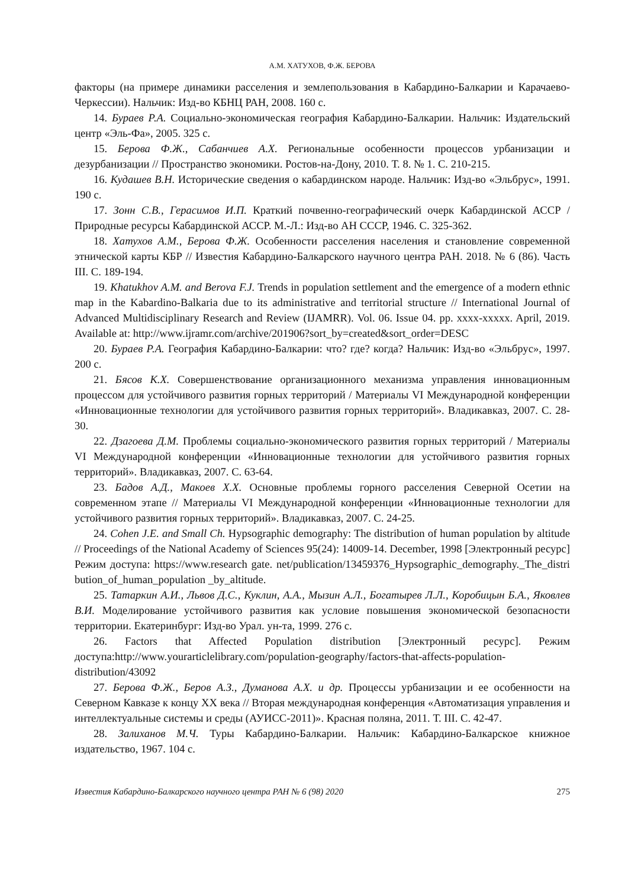А.М. ХАТУХОВ, Ф.Ж. БЕРОВА
факторы (на примере динамики расселения и землепользования в Кабардино-Балкарии и Карачаево-Черкессии). Нальчик: Изд-во КБНЦ РАН, 2008. 160 с.
14. Бураев Р.А. Социально-экономическая география Кабардино-Балкарии. Нальчик: Издательский центр «Эль-Фа», 2005. 325 с.
15. Берова Ф.Ж., Сабанчиев А.Х. Региональные особенности процессов урбанизации и дезурбанизации // Пространство экономики. Ростов-на-Дону, 2010. Т. 8. № 1. С. 210-215.
16. Кудашев В.Н. Исторические сведения о кабардинском народе. Нальчик: Изд-во «Эльбрус», 1991. 190 с.
17. Зонн С.В., Герасимов И.П. Краткий почвенно-географический очерк Кабардинской АССР / Природные ресурсы Кабардинской АССР. М.-Л.: Изд-во АН СССР, 1946. С. 325-362.
18. Хатухов А.М., Берова Ф.Ж. Особенности расселения населения и становление современной этнической карты КБР // Известия Кабардино-Балкарского научного центра РАН. 2018. № 6 (86). Часть III. С. 189-194.
19. Khatukhov A.M. and Berova F.J. Trends in population settlement and the emergence of a modern ethnic map in the Kabardino-Balkaria due to its administrative and territorial structure // International Journal of Advanced Multidisciplinary Research and Review (IJAMRR). Vol. 06. Issue 04. pp. xxxx-xxxxx. April, 2019. Available at: http://www.ijramr.com/archive/201906?sort_by=created&sort_order=DESC
20. Бураев Р.А. География Кабардино-Балкарии: что? где? когда? Нальчик: Изд-во «Эльбрус», 1997. 200 с.
21. Бясов К.Х. Совершенствование организационного механизма управления инновационным процессом для устойчивого развития горных территорий / Материалы VI Международной конференции «Инновационные технологии для устойчивого развития горных территорий». Владикавказ, 2007. С. 28-30.
22. Дзагоева Д.М. Проблемы социально-экономического развития горных территорий / Материалы VI Международной конференции «Инновационные технологии для устойчивого развития горных территорий». Владикавказ, 2007. С. 63-64.
23. Бадов А.Д., Макоев Х.Х. Основные проблемы горного расселения Северной Осетии на современном этапе // Материалы VI Международной конференции «Инновационные технологии для устойчивого развития горных территорий». Владикавказ, 2007. С. 24-25.
24. Cohen J.E. and Small Ch. Hypsographic demography: The distribution of human population by altitude // Proceedings of the National Academy of Sciences 95(24): 14009-14. December, 1998 [Электронный ресурс] Режим доступа: https://www.research gate. net/publication/13459376_Hypsographic_demography._The_distribution_of_human_population _by_altitude.
25. Татаркин А.И., Львов Д.С., Куклин, А.А., Мызин А.Л., Богатырев Л.Л., Коробицын Б.А., Яковлев В.И. Моделирование устойчивого развития как условие повышения экономической безопасности территории. Екатеринбург: Изд-во Урал. ун-та, 1999. 276 с.
26. Factors that Affected Population distribution [Электронный ресурс]. Режим доступа:http://www.yourarticlelibrary.com/population-geography/factors-that-affects-population-distribution/43092
27. Берова Ф.Ж., Беров А.З., Думанова А.Х. и др. Процессы урбанизации и ее особенности на Северном Кавказе к концу XX века // Вторая международная конференция «Автоматизация управления и интеллектуальные системы и среды (АУИСС-2011)». Красная поляна, 2011. Т. III. С. 42-47.
28. Залиханов М.Ч. Туры Кабардино-Балкарии. Нальчик: Кабардино-Балкарское книжное издательство, 1967. 104 с.
Известия Кабардино-Балкарского научного центра РАН № 6 (98) 2020 275